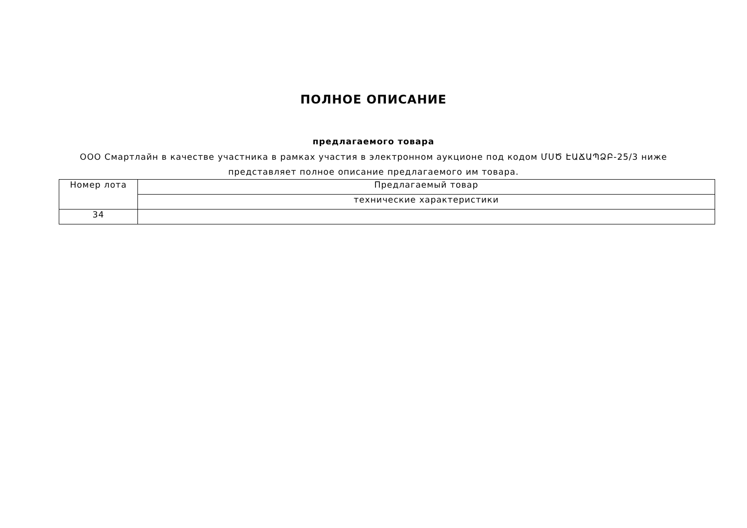ПОЛНОЕ ОПИСАНИЕ
предлагаемого товара
ООО Смартлайн в качестве участника в рамках участия в электронном аукционе под кодом ՄՍԾ ԷԱՃԱՊՁԲ-25/3 ниже представляет полное описание предлагаемого им товара.
| Номер лота | Предлагаемый товар |
| --- | --- |
| | технические характеристики |
| 34 | |